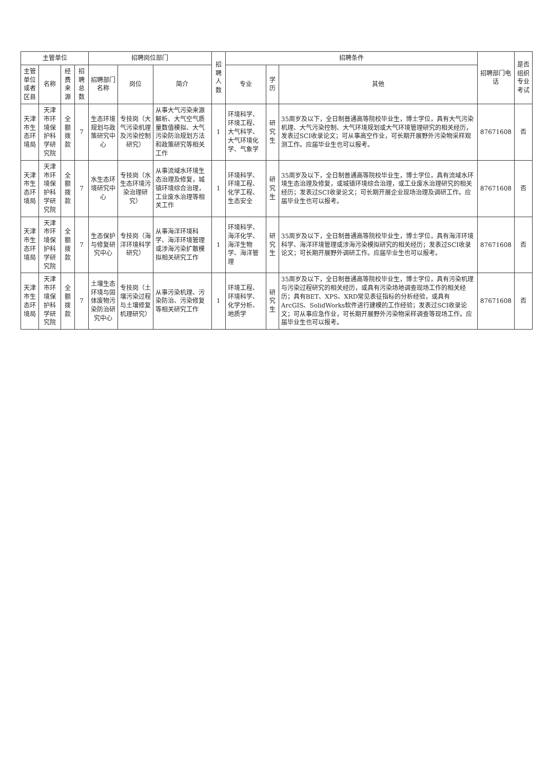| 主管单位 | | | | 招聘岗位部门 | | | 招聘人数 | 招聘条件 | | | 招聘部门电话 | 是否组织专业考试 |
| --- | --- | --- | --- | --- | --- | --- | --- | --- | --- | --- | --- | --- |
| 主管单位或者区县 | 名称 | 经费来源 | 招聘总数 | 招聘部门名称 | 岗位 | 简介 | | 专业 | 学历 | 其他 | | |
| 天津市生态环境局 | 天津市环境保护科学研究院 | 全额拨款 | 7 | 生态环境规划与政策研究中心 | 专技岗（大气污染机理及污染控制研究） | 从事大气污染来源解析、大气空气质量数值模拟、大气污染防治规划方法和政策研究等相关工作 | 1 | 环境科学、环境工程、大气科学、大气环境化学、气象学 | 研究生 | 35周岁及以下，全日制普通高等院校毕业生，博士学位，具有大气污染机理、大气污染控制、大气环境规划或大气环境管理研究的相关经历，发表过SCI收录论文；可从事高空作业，可长期开展野外污染物采样观测工作。应届毕业生也可以报考。 | 87671608 | 否 |
| 天津市生态环境局 | 天津市环境保护科学研究院 | 全额拨款 | 7 | 水生态环境研究中心 | 专技岗（水生态环境污染治理研究） | 从事流域水环境生态治理及修复，城镇环境综合治理，工业废水治理等相关工作 | 1 | 环境科学、环境工程、化学工程、生态安全 | 研究生 | 35周岁及以下，全日制普通高等院校毕业生，博士学位，具有流域水环境生态治理及修复，或城镇环境综合治理，或工业废水治理研究的相关经历；发表过SCI收录论文；可长期开展企业现场治理及调研工作。应届毕业生也可以报考。 | 87671608 | 否 |
| 天津市生态环境局 | 天津市环境保护科学研究院 | 全额拨款 | 7 | 生态保护与修复研究中心 | 专技岗（海洋环境科学研究） | 从事海洋环境科学、海洋环境管理或涉海污染扩散模拟相关研究工作 | 1 | 环境科学、海洋化学、海洋生物学、海洋管理 | 研究生 | 35周岁及以下，全日制普通高等院校毕业生，博士学位，具有海洋环境科学、海洋环境管理或涉海污染模拟研究的相关经历；发表过SCI收录论文；可长期开展野外调研工作。应届毕业生也可以报考。 | 87671608 | 否 |
| 天津市生态环境局 | 天津市环境保护科学研究院 | 全额拨款 | 7 | 土壤生态环境与固体废物污染防治研究中心 | 专技岗（土壤污染过程与土壤修复机理研究） | 从事污染机理、污染防治、污染修复等相关研究工作 | 1 | 环境工程、环境科学、化学分析、地质学 | 研究生 | 35周岁及以下，全日制普通高等院校毕业生，博士学位，具有污染机理与污染过程研究的相关经历，或具有污染场地调查现场工作的相关经历；具有BET、XPS、XRD常见表征指标的分析经验，或具有ArcGIS、SolidWorks软件进行建模的工作经验；发表过SCI收录论文；可从事应急作业，可长期开展野外污染物采样调查等现场工作。应届毕业生也可以报考。 | 87671608 | 否 |